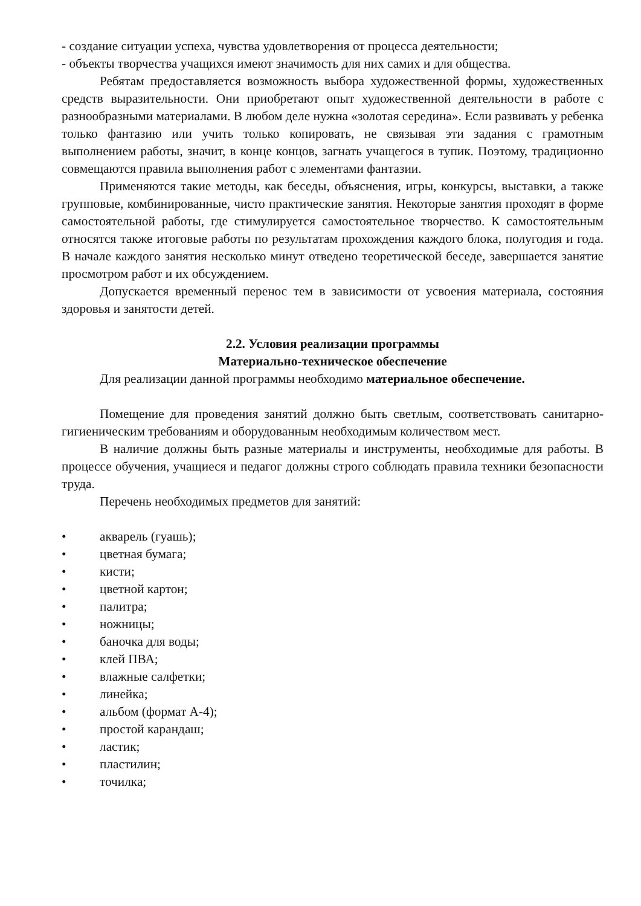- создание ситуации успеха, чувства удовлетворения от процесса деятельности;
- объекты творчества учащихся имеют значимость для них самих и для общества.
Ребятам предоставляется возможность выбора художественной формы, художественных средств выразительности. Они приобретают опыт художественной деятельности в работе с разнообразными материалами. В любом деле нужна «золотая середина». Если развивать у ребенка только фантазию или учить только копировать, не связывая эти задания с грамотным выполнением работы, значит, в конце концов, загнать учащегося в тупик. Поэтому, традиционно совмещаются правила выполнения работ с элементами фантазии.
Применяются такие методы, как беседы, объяснения, игры, конкурсы, выставки, а также групповые, комбинированные, чисто практические занятия. Некоторые занятия проходят в форме самостоятельной работы, где стимулируется самостоятельное творчество. К самостоятельным относятся также итоговые работы по результатам прохождения каждого блока, полугодия и года. В начале каждого занятия несколько минут отведено теоретической беседе, завершается занятие просмотром работ и их обсуждением.
Допускается временный перенос тем в зависимости от усвоения материала, состояния здоровья и занятости детей.
2.2. Условия реализации программы
Материально-техническое обеспечение
Для реализации данной программы необходимо материальное обеспечение.
Помещение для проведения занятий должно быть светлым, соответствовать санитарно-гигиеническим требованиям и оборудованным необходимым количеством мест.
В наличие должны быть разные материалы и инструменты, необходимые для работы. В процессе обучения, учащиеся и педагог должны строго соблюдать правила техники безопасности труда.
Перечень необходимых предметов для занятий:
• акварель (гуашь);
• цветная бумага;
• кисти;
• цветной картон;
• палитра;
• ножницы;
• баночка для воды;
• клей ПВА;
• влажные салфетки;
• линейка;
• альбом (формат А-4);
• простой карандаш;
• ластик;
• пластилин;
• точилка;